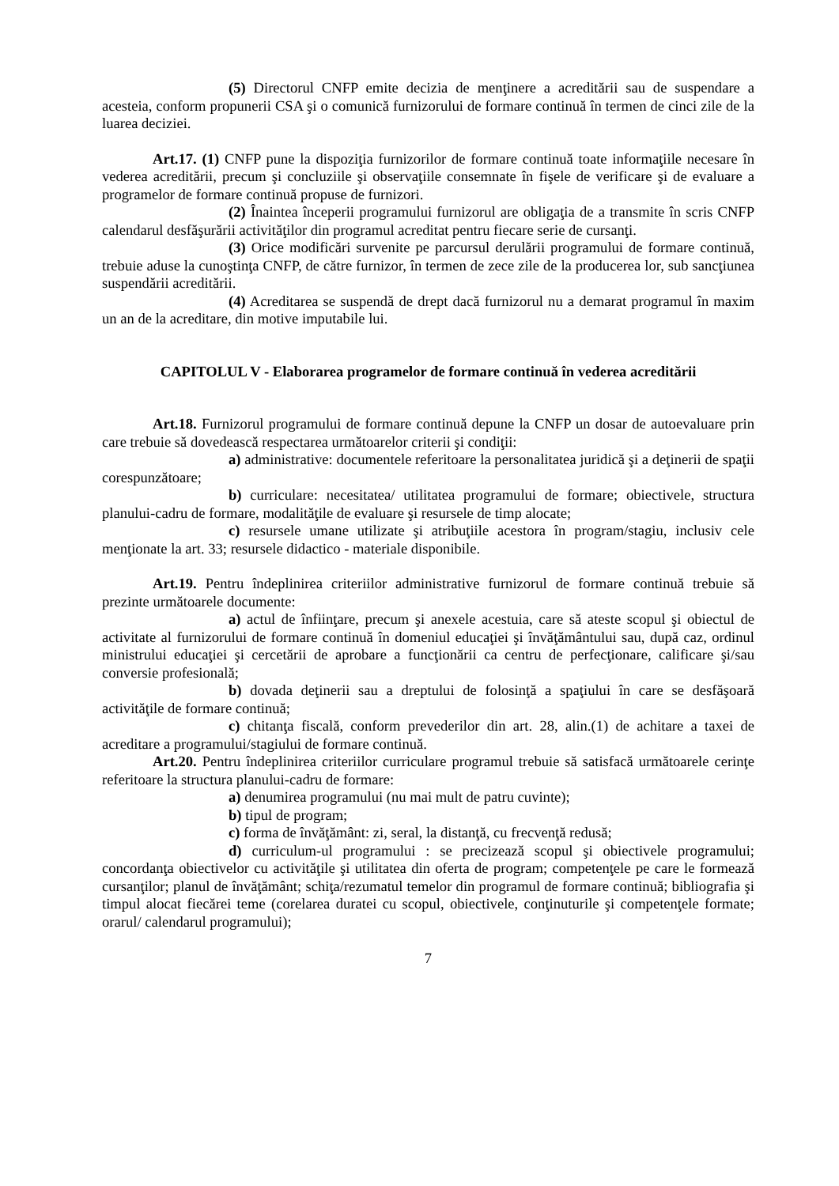(5) Directorul CNFP emite decizia de menţinere a acreditării sau de suspendare a acesteia, conform propunerii CSA şi o comunică furnizorului de formare continuă în termen de cinci zile de la luarea deciziei.
Art.17. (1) CNFP pune la dispoziţia furnizorilor de formare continuă toate informaţiile necesare în vederea acreditării, precum şi concluziile şi observaţiile consemnate în fişele de verificare şi de evaluare a programelor de formare continuă propuse de furnizori.
(2) Înaintea începerii programului furnizorul are obligaţia de a transmite în scris CNFP calendarul desfăşurării activităţilor din programul acreditat pentru fiecare serie de cursanţi.
(3) Orice modificări survenite pe parcursul derulării programului de formare continuă, trebuie aduse la cunoştinţa CNFP, de către furnizor, în termen de zece zile de la producerea lor, sub sancţiunea suspendării acreditării.
(4) Acreditarea se suspendă de drept dacă furnizorul nu a demarat programul în maxim un an de la acreditare, din motive imputabile lui.
CAPITOLUL V - Elaborarea programelor de formare continuă în vederea acreditării
Art.18. Furnizorul programului de formare continuă depune la CNFP un dosar de autoevaluare prin care trebuie să dovedească respectarea următoarelor criterii şi condiţii:
a) administrative: documentele referitoare la personalitatea juridică şi a deţinerii de spaţii corespunzătoare;
b) curriculare: necesitatea/ utilitatea programului de formare; obiectivele, structura planului-cadru de formare, modalităţile de evaluare şi resursele de timp alocate;
c) resursele umane utilizate şi atribuţiile acestora în program/stagiu, inclusiv cele menţionate la art. 33; resursele didactico - materiale disponibile.
Art.19. Pentru îndeplinirea criteriilor administrative furnizorul de formare continuă trebuie să prezinte următoarele documente:
a) actul de înfiinţare, precum şi anexele acestuia, care să ateste scopul şi obiectul de activitate al furnizorului de formare continuă în domeniul educaţiei şi învăţământului sau, după caz, ordinul ministrului educaţiei şi cercetării de aprobare a funcţionării ca centru de perfecţionare, calificare şi/sau conversie profesională;
b) dovada deţinerii sau a dreptului de folosinţă a spaţiului în care se desfăşoară activităţile de formare continuă;
c) chitanţa fiscală, conform prevederilor din art. 28, alin.(1) de achitare a taxei de acreditare a programului/stagiului de formare continuă.
Art.20. Pentru îndeplinirea criteriilor curriculare programul trebuie să satisfacă următoarele cerinţe referitoare la structura planului-cadru de formare:
a) denumirea programului (nu mai mult de patru cuvinte);
b) tipul de program;
c) forma de învăţământ: zi, seral, la distanţă, cu frecvenţă redusă;
d) curriculum-ul programului : se precizează scopul şi obiectivele programului; concordanţa obiectivelor cu activităţile şi utilitatea din oferta de program; competenţele pe care le formează cursanţilor; planul de învăţământ; schiţa/rezumatul temelor din programul de formare continuă; bibliografia şi timpul alocat fiecărei teme (corelarea duratei cu scopul, obiectivele, conţinuturile şi competenţele formate; orarul/ calendarul programului);
7